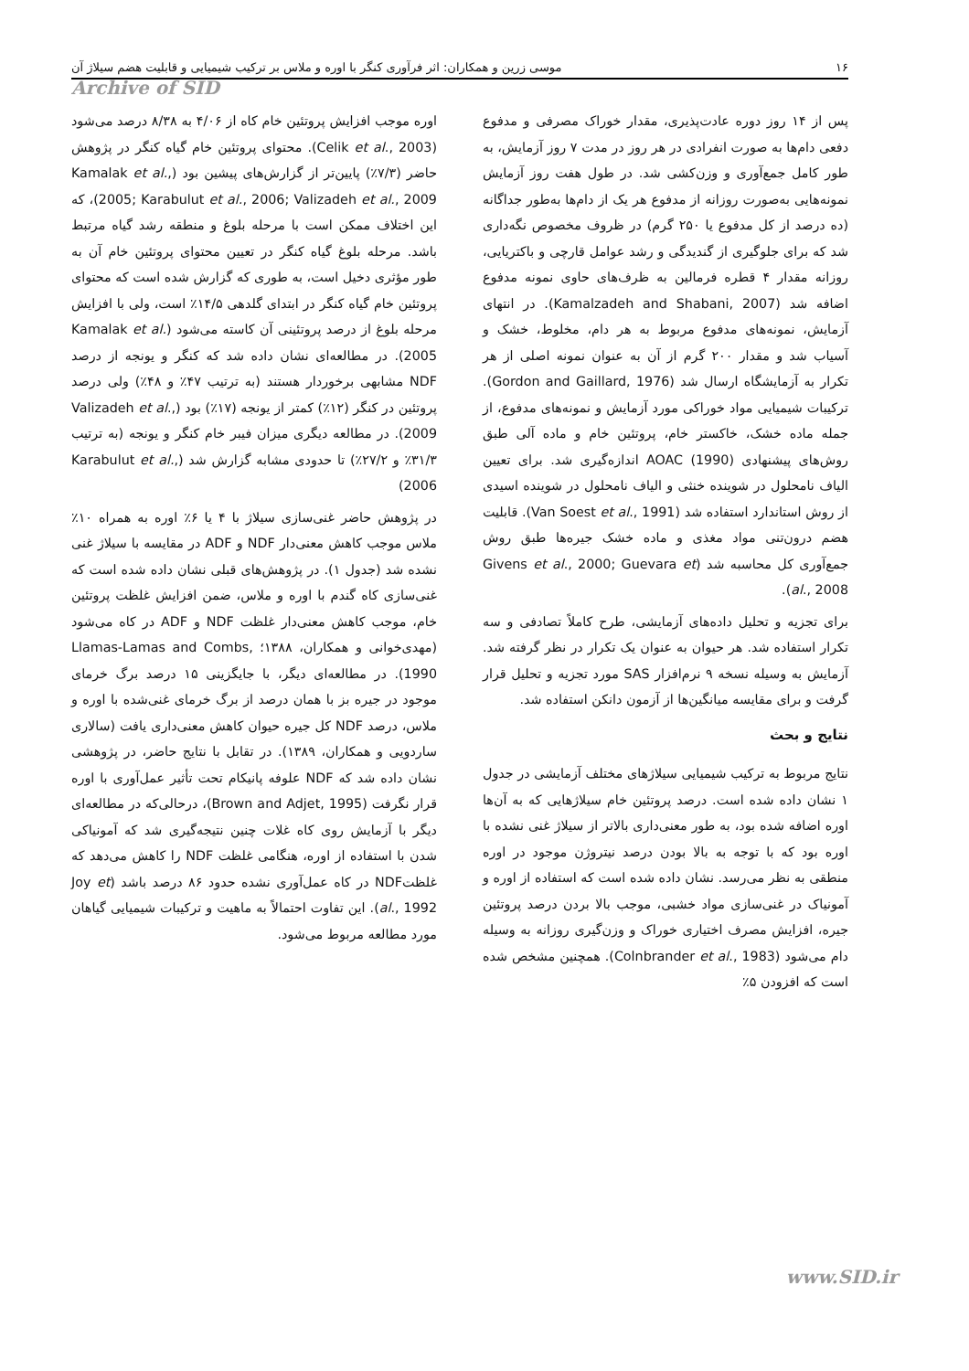۱۶ موسی زرین و همکاران: اثر فرآوری کنگر با اوره و ملاس بر ترکیب شیمیایی و قابلیت هضم سیلاژ آن
Archive of SID
پس از ۱۴ روز دوره عادت‌پذیری، مقدار خوراک مصرفی و مدفوع دفعی دام‌ها به صورت انفرادی در هر روز در مدت ۷ روز آزمایش، به طور کامل جمع‌آوری و وزن‌کشی شد. در طول هفت روز آزمایش نمونه‌هایی به‌صورت روزانه از مدفوع هر یک از دام‌ها به‌طور جداگانه (ده درصد از کل مدفوع یا ۲۵۰ گرم) در ظروف مخصوص نگه‌داری شد که برای جلوگیری از گندیدگی و رشد عوامل قارچی و باکتریایی، روزانه مقدار ۴ قطره فرمالین به ظرف‌های حاوی نمونه مدفوع اضافه شد (Kamalzadeh and Shabani, 2007). در انتهای آزمایش، نمونه‌های مدفوع مربوط به هر دام، مخلوط، خشک و آسیاب شد و مقدار ۲۰۰ گرم از آن به عنوان نمونه اصلی از هر تکرار به آزمایشگاه ارسال شد (Gordon and Gaillard, 1976). ترکیبات شیمیایی مواد خوراکی مورد آزمایش و نمونه‌های مدفوع، از جمله ماده خشک، خاکستر خام، پروتئین خام و ماده آلی طبق روش‌های پیشنهادی AOAC (1990) اندازه‌گیری شد. برای تعیین الیاف نامحلول در شوینده خنثی و الیاف نامحلول در شوینده اسیدی از روش استاندارد استفاده شد (Van Soest et al., 1991). قابلیت هضم درون‌تنی مواد مغذی و ماده خشک جیره‌ها طبق روش جمع‌آوری کل محاسبه شد (Givens et al., 2000; Guevara et al., 2008).
برای تجزیه و تحلیل داده‌های آزمایشی، طرح کاملاً تصادفی و سه تکرار استفاده شد. هر حیوان به عنوان یک تکرار در نظر گرفته شد. آزمایش به وسیله نسخه ۹ نرم‌افزار SAS مورد تجزیه و تحلیل قرار گرفت و برای مقایسه میانگین‌ها از آزمون دانکن استفاده شد.
نتایج و بحث
نتایج مربوط به ترکیب شیمیایی سیلاژهای مختلف آزمایشی در جدول ۱ نشان داده شده است. درصد پروتئین خام سیلاژهایی که به آن‌ها اوره اضافه شده بود، به طور معنی‌داری بالاتر از سیلاژ غنی نشده با اوره بود که با توجه به بالا بودن درصد نیتروژن موجود در اوره منطقی به نظر می‌رسد. نشان داده شده است که استفاده از اوره و آمونیاک در غنی‌سازی مواد خشبی، موجب بالا بردن درصد پروتئین جیره، افزایش مصرف اختیاری خوراک و وزن‌گیری روزانه به وسیله دام می‌شود (Colnbrander et al., 1983). همچنین مشخص شده است که افزودن ۵٪
اوره موجب افزایش پروتئین خام کاه از ۴/۰۶ به ۸/۳۸ درصد می‌شود (Celik et al., 2003). محتوای پروتئین خام گیاه کنگر در پژوهش حاضر (۷/۳٪) پایین‌تر از گزارش‌های پیشین بود (Kamalak et al., 2005; Karabulut et al., 2006; Valizadeh et al., 2009)، که این اختلاف ممکن است با مرحله بلوغ و منطقه رشد گیاه مرتبط باشد. مرحله بلوغ گیاه کنگر در تعیین محتوای پروتئین خام آن به طور مؤثری دخیل است، به طوری که گزارش شده است که محتوای پروتئین خام گیاه کنگر در ابتدای گلدهی ۱۴/۵٪ است، ولی با افزایش مرحله بلوغ از درصد پروتئینی آن کاسته می‌شود (Kamalak et al. 2005). در مطالعه‌ای نشان داده شد که کنگر و یونجه از درصد NDF مشابهی برخوردار هستند (به ترتیب ۴۷٪ و ۴۸٪) ولی درصد پروتئین در کنگر (۱۲٪) کمتر از یونجه (۱۷٪) بود (Valizadeh et al., 2009). در مطالعه دیگری میزان فیبر خام کنگر و یونجه (به ترتیب ۳۱/۳٪ و ۲۷/۲٪) تا حدودی مشابه گزارش شد (Karabulut et al., 2006)
در پژوهش حاضر غنی‌سازی سیلاژ با ۴ یا ۶٪ اوره به همراه ۱۰٪ ملاس موجب کاهش معنی‌دار NDF و ADF در مقایسه با سیلاژ غنی نشده شد (جدول ۱). در پژوهش‌های قبلی نشان داده شده است که غنی‌سازی کاه گندم با اوره و ملاس، ضمن افزایش غلظت پروتئین خام، موجب کاهش معنی‌دار غلظت NDF و ADF در کاه می‌شود (مهدی‌خوانی و همکاران، ۱۳۸۸؛ Llamas-Lamas and Combs, 1990). در مطالعه‌ای دیگر، با جایگزینی ۱۵ درصد برگ خرمای موجود در جیره بز با همان درصد از برگ خرمای غنی‌شده با اوره و ملاس، درصد NDF کل جیره حیوان کاهش معنی‌داری یافت (سالاری ساردویی و همکاران، ۱۳۸۹). در تقابل با نتایج حاضر، در پژوهشی نشان داده شد که NDF علوفه پانیکام تحت تأثیر عمل‌آوری با اوره قرار نگرفت (Brown and Adjet, 1995)، درحالی‌که در مطالعه‌ای دیگر با آزمایش روی کاه غلات چنین نتیجه‌گیری شد که آمونیاکی شدن با استفاده از اوره، هنگامی غلظت NDF را کاهش می‌دهد که غلظتNDF در کاه عمل‌آوری نشده حدود ۸۶ درصد باشد (Joy et al., 1992). این تفاوت احتمالاً به ماهیت و ترکیبات شیمیایی گیاهان مورد مطالعه مربوط می‌شود.
www.SID.ir